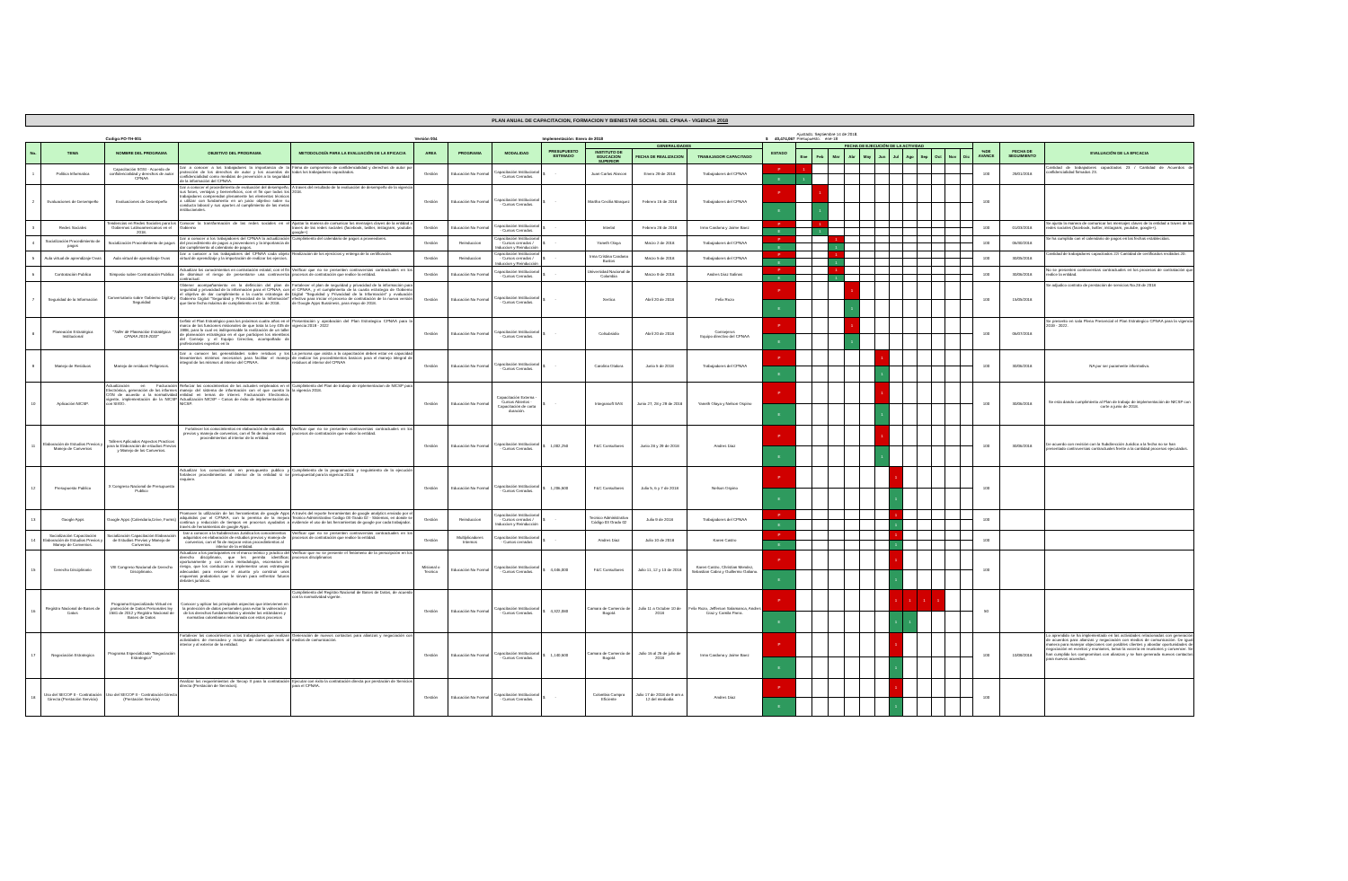| PLAN ANUAL DE CAPACITACION, FORMACION Y BIENESTAR SOCIAL DEL CPNAA - VIGENCIA 2018 | | | | | | | | | | | | | | | | | | | | | | | | | | | |
| | | Codigo:FO-TH-001 | | | Versión 004 | | | Implementación: Enero de 2018 | | | $ 40,474,067 | | Ajustado: Septiembre 14 de 2018. Presupuesto: ene-18 | | | | | | | | | | | | | | |
| No. | TEMA | NOMBRE DEL PROGRAMA | OBJETIVO DEL PROGRAMA | METODOLOGÍA PARA LA EVALUACIÓN DE LA EFICACIA | AREA | PROGRAMA | MODALIDAD | PRESUPUESTO ESTIMADO | GENERALIDADES | | | ESTADO | FECHA DE EJECUCIÓN DE LA ACTIVIDAD | | | | | | | | | | | | %DE AVANCE | FECHA DE SEGUIMIENTO | EVALUACIÓN DE LA EFICACIA |
| | | | | | | | | | INSTITUTO DE EDUCACION SUPERIOR | FECHA DE REALIZACION | TRABAJADOR CAPACITADO | | Ene | Feb | Mar | Abr | May | Jun | Jul | Ago | Sep | Oct | Nov | Dic | | | |
| 1 | Politica Informatica | Capacitación SGSI - Acuerdo de confidencialidad y derechos de autor CPNAA | Dar a conocer a los trabajadores la importancia de la protección de los derechos de autor y los acuerdos de confidencialidad como medidas de prevención a la seguridad de la información del CPNAA. | Firma de compromiso de confidencialidad y derechos de autor por todos los trabajadores capacitados. | Gestión | Educación No Formal | Capacitación Institucional - Cursos Cerrados. | $ - | Juan Carlos Alarcon | Enero 29 de 2018 | Trabajadores del CPNAA | P | 1 | | | | | | | | | | | | 100 | 29/01/2018 | Cantidad de trabajadores capacitados 23 / Cantidad de Acuerdos de confidencialidad firmados 23. |
| | | | | | | | | | | | | E | 1 | | | | | | | | | | | | | | |
| 2 | Evaluaciones de Desempeño | Evaluaciones de Desempeño | Dar a conocer el procedimiento de evaluación del desempeño, sus fases, ventajas y beneneficios, con el fin que todos los trabajadores comprendan plenamente los elementos técnicos a utilizar con fundamento en un juicio objetivo sobre su conducta laboral y sus aportes al cumplimiento de las metas institucionales. | A traves del resultado de la evaluación de desempeño de la vigencia 2018. | Gestión | Educación No Formal | Capacitación Institucional - Cursos Cerrados. | $ - | Martha Cecilia Marquez | Febrero 15 de 2018 | Trabajadores del CPNAA | P | | 1 | | | | | | | | | | | 100 | | |
| | | | | | | | | | | | | E | | 1 | | | | | | | | | | | | | |
| 3 | Redes Sociales | Tendencias en Redes Sociales para los Gobiernos Latinoamericanos en el 2018. | Conocer la transformación de las redes sociales en el Gobierno | Ajustar la manera de comunicar los mensajes claves de la entidad a traves de las redes sociales (facebook, twitter, instagram, youtube, google+) | Gestión | Educación No Formal | Capacitación Institucional - Cursos Cerrados. | $ - | Interlat | Febrero 28 de 2018 | Irma Cardona y Jaime Baez | P | | 1 | | | | | | | | | | | 100 | 01/03/2018 | Se ajusto la manera de comunicar los mensajes claves de la entidad a traves de las redes sociales (facebook, twitter, instagram, youtube, google+). |
| | | | | | | | | | | | | E | | 1 | | | | | | | | | | | | | |
| 4 | Socialización Procedimiento de pagos | Socialización Procedimiento de pagos | Dar a conocer a los trabajadores del CPNAA la actualización del procedimiento de pagos a proveedores y la importancia de dar cumplimiento al calendario de pagos. | Cumplimiento del calendario de pagos a proveedores. | Gestión | Reinduccion | Capacitación Institucional - Cursos cerrados / Induccion y Reinducción | $ - | Yaneth Olaya | Marzo 2 de 2018 | Trabajadores del CPNAA | P | | | 1 | | | | | | | | | | 100 | 06/30/2018 | Se ha cumplido con el calendario de pagos en las fechas establecidas. |
| | | | | | | | | | | | | E | | | 1 | | | | | | | | | | | | |
| 5 | Aula virtual de aprendizaje Ovas | Aula virtual de aprendizaje Ovas | Dar a conocer a los trabajadores del CPNAA cada objeto virtual de aprendizaje y la importación de realizar los ejercios. | Realización de los ejercicios y entrega de la certificación. | Gestión | Reinduccion | Capacitación Institucional - Cursos cerrados / Induccion y Reinducción | $ - | Irma Cristina Cardona Bustos | Marzo 5 de 2018 | Trabajadores del CPNAA | P | | | 1 | | | | | | | | | | 100 | 30/05/2018 | Cantidad de trabajadores capacitados 22/ Cantidad de certificados recibidos 20. |
| | | | | | | | | | | | | E | | | 1 | | | | | | | | | | | | |
| 6 | Contratación Publica | Simposio sobre Contratación Publica | Actualizar los conocimientos en contratación estatal, con el fin de disminuir el riesgo de presentarse una controversia contractual. | Verificar que no se presenten controversias contractuales en los procesos de contratación que realice la entidad. | Gestión | Educación No Formal | Capacitación Institucional - Cursos Cerrados. | $ - | Universidad Nacional de Colombia | Marzo 9 de 2018 | Andres Diaz Salinas | P | | | 1 | | | | | | | | | | 100 | 30/06/2018 | No se presenten controversias contractuales en los procesos de contratación que realice la entidad. |
| | | | | | | | | | | | | E | | | 1 | | | | | | | | | | | | |
| 7 | Seguridad de la Información | Conversatorio sobre Gobierno Digital y Seguridad | Obtener acompañamiento en la definición del plan de seguridad y privacidad de la información para el CPNAA, con el objetivo de dar cumplimiento a la cuarta estrategia de Gobierno Digital "Seguridad y Privacidad de la Información" que tiene fecha máxima de cumplimiento en Dic de 2018. | Fortalecer el plan de seguridad y privacidad de la información para el CPNAA, y el cumplimiento de la cuarta estrategia de Gobierno Digital "Seguridad y Privacidad de la Información" y evaluación efectiva para iniciar el proceso de contratación de la nueva versión de Google Apps Bussiness, para mayo de 2018. | Gestión | Educación No Formal | Capacitación Institucional - Cursos Cerrados. | $ - | Xertica | Abril 20 de 2018 | Felix Rozo | P | | | | 1 | | | | | | | | | 100 | 15/05/2018 | Se adjudico contrato de prestación de servicios No.28 de 2018 |
| | | | | | | | | | | | | E | | | | 1 | | | | | | | | | | | |
| 8 | Planeación Estratégica Institucional | "Taller de Planeación Estratégica CPNAA 2019-2022" | Definir el Plan Estratégico para los próximos cuatro años en el marco de las funciones misionales de que trata la Ley 435 de 1998, para lo cual es indispensable la realización de un taller de planeación estratégica en el que participen los miembros del Consejo y el Equipo Directivo, acompañado de profesionales expertos en la | Presentación y aprobación del Plan Estrategico CPNAA para la vigencia 2019 - 2022 | Gestión | Educación No Formal | Capacitación Institucional - Cursos Cerrados. | $ - | Colsubsidio | Abril 20 de 2018 | Consejeros Equipo directivo del CPNAA | P | | | | 1 | | | | | | | | | 100 | 06/07/2018 | Se presento en sala Plena Presencial el Plan Estrategico CPNAA para la vigencia 2019 - 2022. |
| | | | | | | | | | | | | E | | | | 1 | | | | | | | | | | | |
| 9 | Manejo de Residuos | Manejo de residuos Peligrosos. | Dar a conocer las generalidades sobre residuos y los lineamientos minimos necesarios para facilitar el manejo integral de los mismos al interior del CPNAA. | La persona que asista a la capacitación deben estar en capacidad de realizar los procedimientos basicos para el manejo integral de residuos al interior del CPNAA | Gestión | Educación No Formal | Capacitación Institucional - Cursos Cerrados. | $ - | Carolina Otalora | Junio 5 de 2018 | Trabajadores del CPNAA | P | | | | | | 1 | | | | | | | 100 | 30/06/2018 | NA por ser puramente informativa. |
| | | | | | | | | | | | | E | | | | | | 1 | | | | | | | | | |
| 10 | Aplicación NICSP. | Actualización en Facturación Electrónica, generación de los informes CGN de acuerdo a la normatividad vigente, implementación de la NICSP con SIIGO. | Reforzar los conocimientos de los actuales empleados en el manejo del sistema de información con el que cuenta la entidad en temas de interes: Facturación Electronica, Actualización NICSP – Casos de éxito de implementación de NICSP. | Cumplimiento del Plan de trabajo de inplementacion de NICSP para la vigencia 2018. | Gestión | Educación No Formal | Capacitación Externa - Cursos Abiertos - Capacitación de corta duración. | $ - | Integrasoft SAS | Junio 27, 28 y 29 de 2018 | Yaneth Olaya y Nelson Ospino | P | | | | | | 1 | | | | | | | 100 | 30/06/2018 | Se esta dando cumplimiento al Plan de trabajo de implementación de NICSP con corte a junio de 2018. |
| | | | | | | | | | | | | E | | | | | | 1 | | | | | | | | | |
| 11 | Elaboración de Estudios Previos y Manejo de Convenios | Talleres Aplicados Aspectos Practicos para la Elaboración de estudios Previos y Manejo de los Convenios. | Fortalecer los conocimientos en elaboración de estudios previos y manejo de convenios, con el fin de mejorar estos procedimientos al interior de la entidad. | Verificar que no se presenten controversias contractuales en los procesos de contratación que realice la entidad. | Gestión | Educación No Formal | Capacitación Institucional - Cursos Cerrados. | $ 1,002,250 | F&C Consultores | Junio 28 y 29 de 2018 | Andres Diaz | P | | | | | | 1 | | | | | | | 100 | 30/06/2018 | De acuerdo con revisión con la Subdirección Juridica a la fecha no se han presentado controversias contractuales frente a la cantidad procesos ejecutados. |
| | | | | | | | | | | | | E | | | | | | 1 | | | | | | | | | |
| 12 | Presupuesto Publico | X Congreso Nacional de Presupuesto Publico | Actualizar los conocimientos en presupuesto publico y fortalecer procedimientos al interior de la entidad si se requiere. | Cumplimiento de la programación y seguimiento de la ejecución presupuestal para la vigencia 2018. | Gestión | Educación No Formal | Capacitación Institucional - Cursos Cerrados. | $ 1,206,500 | F&C Consultores | Julio 5, 6 y 7 de 2018 | Nelson Ospino | P | | | | | | | 1 | | | | | | 100 | | |
| | | | | | | | | | | | | E | | | | | | | 1 | | | | | | | | |
| 13 | Google Apps | Google Apps (Calendario,Drive, Forms) | Promover la utilización de las herramientas de google Apps adquiridas por el CPNAA, con la premisa de la mejora continua y reducción de tiempos en procesos ayudados a través de herramientas de google Apps. | A través del reporte herramientas de google analytics enviado por el Tecnico Administrativo Codigo 03 Grado 02 - Sistemas, en donde se evidencie el uso de las herramientas de google por cada trabajador. | Gestión | Reinduccion | Capacitación Institucional - Cursos cerrados / Induccion y Reinducción | $ - | Tecnico Administrativo Código 03 Grado 02 | Julio 9 de 2018 | Trabajadores del CPNAA | P | | | | | | | 1 | | | | | | 100 | | |
| | | | | | | | | | | | | E | | | | | | | 1 | | | | | | | | |
| 14 | Socialización Capacitación Elaboración de Estudios Previos y Manejo de Convenios. | Socialización Capacitación Elaboración de Estudios Previos y Manejo de Convenios. | Dar a conocer a la Subdirectora Juridica los conocimientos adquiridos en elaboración de estudios previos y manejo de convenios, con el fin de mejorar estos procedimientos al interior de la entidad. | Verificar que no se presenten controversias contractuales en los procesos de contratación que realice la entidad. | Gestión | Multiplicadores Internos | Capacitación Institucional - Cursos cerrados | $ - | Andres Diaz | Julio 10 de 2018 | Karen Castro | P | | | | | | | 1 | | | | | | 100 | | |
| | | | | | | | | | | | | E | | | | | | | 1 | | | | | | | | |
| 15 | Derecho Disciplinario | VIII Congreso Nacional de Derecho Disciplinario. | Actualizar a los participantes en el marco teórico y práctico del derecho disciplinario, que les permita identificar, oportunamente y con cierta metodología, escenarios de riesgo, que los conduzcan a implementar unas estrategias adecuadas para resolver el asunto y/o construir unos esquemas probatorios que le sirvan para enfrentar futuros debates jurídicos. | Verificar que no se presente el fenómeno de la prescripción en los procesos disciplinarios | Misional o Tecnica | Educación No Formal | Capacitación Institucional - Cursos Cerrados. | $ 4,446,000 | F&C Consultores | Julio 11, 12 y 13 de 2018 | Karen Castro, Christian Mendez, Sebastian Cabra y Guillermo Galiano. | P | | | | | | | 1 | | | | | | 100 | | |
| | | | | | | | | | | | | E | | | | | | | 1 | | | | | | | | |
| 16 | Registro Nacional de Bases de Datos | Programa Especializado Virtual en protección de Datos Personales ley 1581 de 2012 y Registro Nacional de Bases de Datos | Conocer y aplicar los principales aspectos que intervienen en la protección de datos personales para evitar la vulneración de los derechos fundamentales y atender los estándares y normativa colombiana relacionada con estos procesos | Cumplimiento del Registro Nacional de Bases de Datos, de acuerdo con la normatividad vigente. | Gestión | Educación No Formal | Capacitación Institucional - Cursos Cerrados. | $ 4,322,080 | Camara de Comercio de Bogotá | Julio 11 a Octubre 10 de 2018 | Felix Rozo, Jefferson Salamanca, Andres Diaz y Camila Parra. | P | | | | | | | 1 | 1 | 1 | 1 | | | 50 | | |
| | | | | | | | | | | | | E | | | | | | | 1 | 1 | | | | | | | |
| 17 | Negociación Estrategica | Programa Especializado "Negociación Estrategica" | Fortalecer los conocimientos a los trabajadores que realizan actividades de mercadeo y manejo de comunicaciones al interior y al exterior de la entidad. | Generación de nuevos contactos para alianzas y negociación con medios de comunicación. | Gestión | Educación No Formal | Capacitación Institucional - Cursos Cerrados. | $ 1,140,500 | Camara de Comercio de Bogotá | Julio 16 al 25 de julio de 2018 | Irma Cardona y Jaime Baez | P | | | | | | | 1 | | | | | | 100 | 10/09/2018 | Lo aprendido se ha implementado en las actividades relacionadas con generación de acuerdos para alianzas y negociación con medios de comunicación. De igual manera para manejar objeciones con posibles clientes y abordar oportunidades de negociación en eventos y reuniones, tomar la vocería en reuniones y convencer. Se han cumplido los compromisos con alianzas y se han generado nuevos contactos para nuevos acuerdos. |
| | | | | | | | | | | | | E | | | | | | | 1 | | | | | | | | |
| 18 | Uso del SECOP II - Contratación Directa (Prestación Servicio) | Uso del SECOP II - Contratación Directa (Prestación Servicio) | Analizar los requerimientos de Secop II para la contratación directa (Prestación de Servicios). | Ejecutar con éxito la contratación directa por prestación de Servicios para el CPNAA. | Gestión | Educación No Formal | Capacitación Institucional - Cursos Cerrados. | $ - | Colombia Compra Eficiente | Julio 17 de 2018 de 9 am a 12 del mediodia | Andres Diaz | P | | | | | | | 1 | | | | | | 100 | | |
| | | | | | | | | | | | | E | | | | | | | 1 | | | | | | | | |